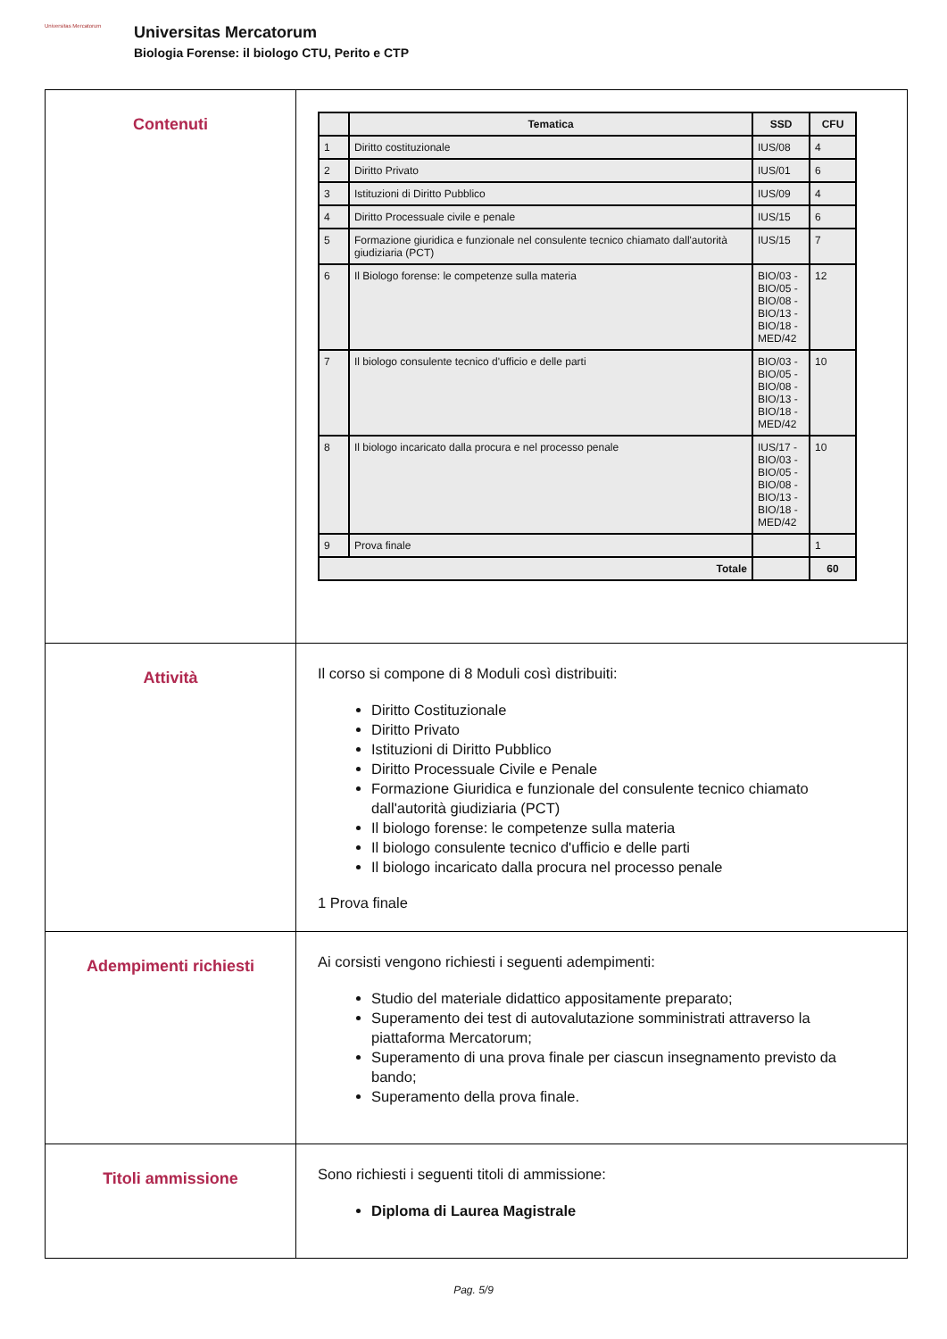Universitas Mercatorum
Universitas Mercatorum
Biologia Forense: il biologo CTU, Perito e CTP
| Contenuti | / / Tematica / SSD / CFU / / --- / --- / --- / --- / / 1 / Diritto costituzionale / IUS/08 / 4 / / 2 / Diritto Privato / IUS/01 / 6 / / 3 / Istituzioni di Diritto Pubblico / IUS/09 / 4 / / 4 / Diritto Processuale civile e penale / IUS/15 / 6 / / 5 / Formazione giuridica e funzionale nel consulente tecnico chiamato dall'autorità giudiziaria (PCT) / IUS/15 / 7 / / 6 / Il Biologo forense: le competenze sulla materia / BIO/03 - BIO/05 - BIO/08 - BIO/13 - BIO/18 - MED/42 / 12 / / 7 / Il biologo consulente tecnico d'ufficio e delle parti / BIO/03 - BIO/05 - BIO/08 - BIO/13 - BIO/18 - MED/42 / 10 / / 8 / Il biologo incaricato dalla procura e nel processo penale / IUS/17 - BIO/03 - BIO/05 - BIO/08 - BIO/13 - BIO/18 - MED/42 / 10 / / 9 / Prova finale / / 1 / / Totale / / / 60 / |
| Attività | Il corso si compone di 8 Moduli così distribuiti: Diritto Costituzionale Diritto Privato Istituzioni di Diritto Pubblico Diritto Processuale Civile e Penale Formazione Giuridica e funzionale del consulente tecnico chiamato dall'autorità giudiziaria (PCT) Il biologo forense: le competenze sulla materia Il biologo consulente tecnico d'ufficio e delle parti Il biologo incaricato dalla procura nel processo penale 1 Prova finale |
| Adempimenti richiesti | Ai corsisti vengono richiesti i seguenti adempimenti: Studio del materiale didattico appositamente preparato; Superamento dei test di autovalutazione somministrati attraverso la piattaforma Mercatorum; Superamento di una prova finale per ciascun insegnamento previsto da bando; Superamento della prova finale. |
| Titoli ammissione | Sono richiesti i seguenti titoli di ammissione: Diploma di Laurea Magistrale |
Pag. 5/9